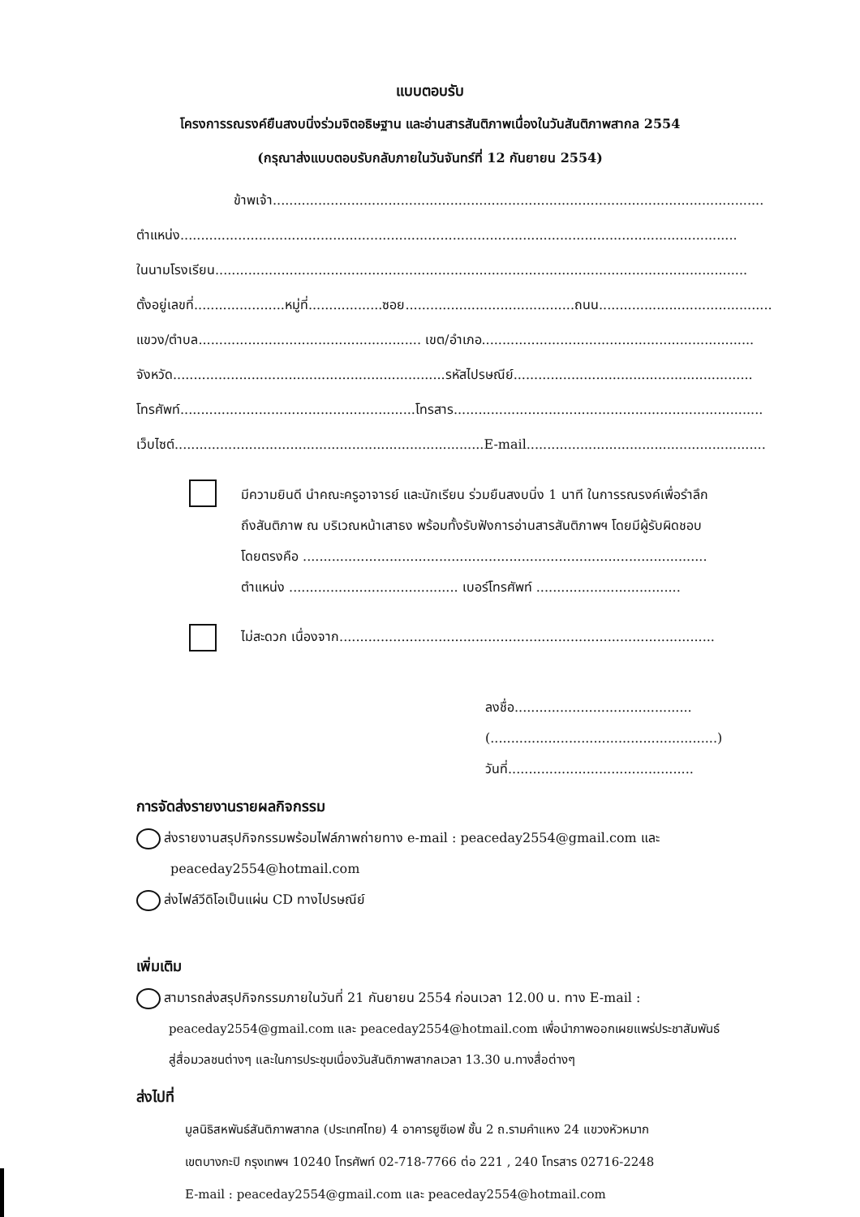แบบตอบรับ
โครงการรณรงค์ยืนสงบนิ่งร่วมจิตอธิษฐาน และอ่านสารสันติภาพเนื่องในวันสันติภาพสากล 2554
(กรุณาส่งแบบตอบรับกลับภายในวันจันทร์ที่ 12 กันยายน 2554)
ข้าพเจ้า.......................................................................................................................
ตำแหน่ง.......................................................................................................................................
ในนามโรงเรียน.................................................................................................................................
ตั้งอยู่เลขที่......................หมู่ที่..................ซอย.........................................ถนน..........................................
แขวง/ตำบล...................................................... เขต/อำเภอ..................................................................
จังหวัด..................................................................รหัสไปรษณีย์..........................................................
โทรศัพท์.........................................................โทรสาร...........................................................................
เว็บไซต์...........................................................................E-mail..........................................................
มีความยินดี นำคณะครูอาจารย์ และนักเรียน ร่วมยืนสงบนิ่ง 1 นาที ในการรณรงค์เพื่อรำลึก
ถึงสันติภาพ ณ บริเวณหน้าเสาธง พร้อมทั้งรับฟังการอ่านสารสันติภาพฯ โดยมีผู้รับผิดชอบ
โดยตรงคือ ..................................................................................................
ตำแหน่ง ......................................... เบอร์โทรศัพท์ ...................................
ไม่สะดวก เนื่องจาก...........................................................................................
ลงชื่อ...........................................
(.......................................................)
วันที่.............................................
การจัดส่งรายงานรายผลกิจกรรม
ส่งรายงานสรุปกิจกรรมพร้อมไฟล์ภาพถ่ายทาง e-mail : peaceday2554@gmail.com และ
peaceday2554@hotmail.com
ส่งไฟล์วีดิโอเป็นแผ่น CD ทางไปรษณีย์
เพิ่มเติม
สามารถส่งสรุปกิจกรรมภายในวันที่ 21 กันยายน 2554 ก่อนเวลา 12.00 น. ทาง E-mail :
peaceday2554@gmail.com และ peaceday2554@hotmail.com เพื่อนำภาพออกเผยแพร่ประชาสัมพันธ์
สู่สื่อมวลชนต่างๆ และในการประชุมเนื่องวันสันติภาพสากลเวลา 13.30 น.ทางสื่อต่างๆ
ส่งไปที่
มูลนิธิสหพันธ์สันติภาพสากล (ประเทศไทย) 4 อาคารยูซีเอฟ ชั้น 2 ถ.รามคำแหง 24 แขวงหัวหมาก
เขตบางกะปิ กรุงเทพฯ 10240 โทรศัพท์ 02-718-7766 ต่อ 221 , 240 โทรสาร 02716-2248
E-mail : peaceday2554@gmail.com และ peaceday2554@hotmail.com